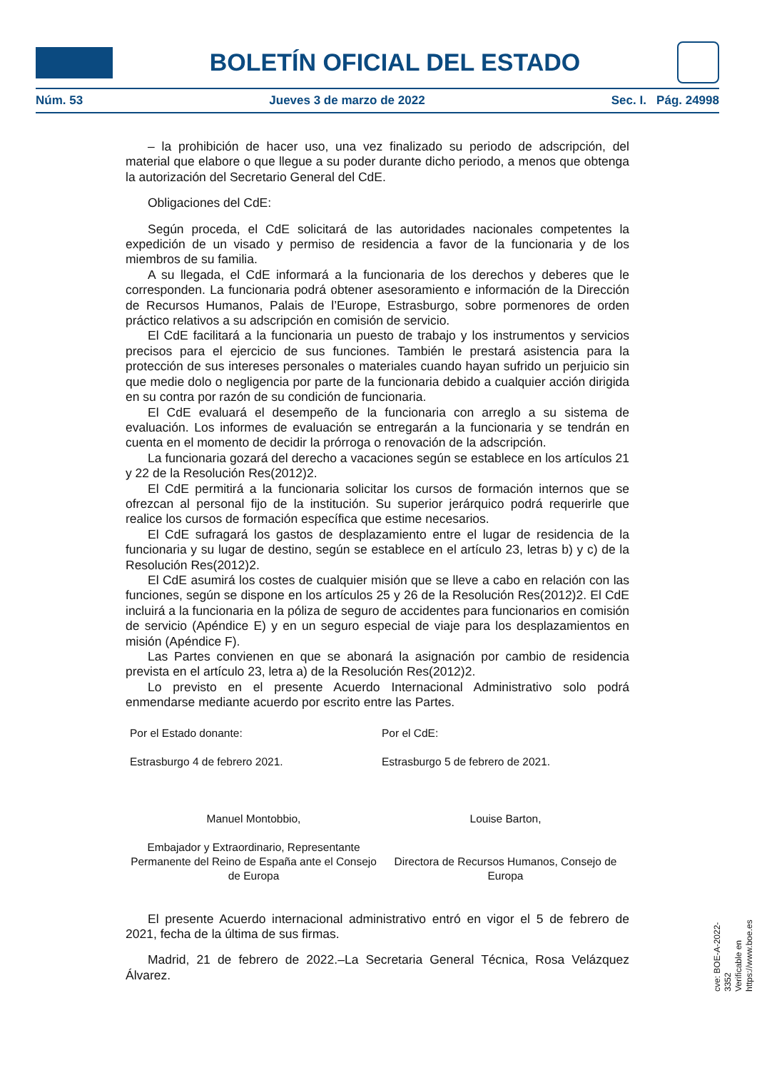BOLETÍN OFICIAL DEL ESTADO
Núm. 53 Jueves 3 de marzo de 2022 Sec. I. Pág. 24998
– la prohibición de hacer uso, una vez finalizado su periodo de adscripción, del material que elabore o que llegue a su poder durante dicho periodo, a menos que obtenga la autorización del Secretario General del CdE.
Obligaciones del CdE:
Según proceda, el CdE solicitará de las autoridades nacionales competentes la expedición de un visado y permiso de residencia a favor de la funcionaria y de los miembros de su familia.
A su llegada, el CdE informará a la funcionaria de los derechos y deberes que le corresponden. La funcionaria podrá obtener asesoramiento e información de la Dirección de Recursos Humanos, Palais de l’Europe, Estrasburgo, sobre pormenores de orden práctico relativos a su adscripción en comisión de servicio.
El CdE facilitará a la funcionaria un puesto de trabajo y los instrumentos y servicios precisos para el ejercicio de sus funciones. También le prestará asistencia para la protección de sus intereses personales o materiales cuando hayan sufrido un perjuicio sin que medie dolo o negligencia por parte de la funcionaria debido a cualquier acción dirigida en su contra por razón de su condición de funcionaria.
El CdE evaluará el desempeño de la funcionaria con arreglo a su sistema de evaluación. Los informes de evaluación se entregarán a la funcionaria y se tendrán en cuenta en el momento de decidir la prórroga o renovación de la adscripción.
La funcionaria gozará del derecho a vacaciones según se establece en los artículos 21 y 22 de la Resolución Res(2012)2.
El CdE permitirá a la funcionaria solicitar los cursos de formación internos que se ofrezcan al personal fijo de la institución. Su superior jerárquico podrá requerirle que realice los cursos de formación específica que estime necesarios.
El CdE sufragará los gastos de desplazamiento entre el lugar de residencia de la funcionaria y su lugar de destino, según se establece en el artículo 23, letras b) y c) de la Resolución Res(2012)2.
El CdE asumirá los costes de cualquier misión que se lleve a cabo en relación con las funciones, según se dispone en los artículos 25 y 26 de la Resolución Res(2012)2. El CdE incluirá a la funcionaria en la póliza de seguro de accidentes para funcionarios en comisión de servicio (Apéndice E) y en un seguro especial de viaje para los desplazamientos en misión (Apéndice F).
Las Partes convienen en que se abonará la asignación por cambio de residencia prevista en el artículo 23, letra a) de la Resolución Res(2012)2.
Lo previsto en el presente Acuerdo Internacional Administrativo solo podrá enmendarse mediante acuerdo por escrito entre las Partes.
Por el Estado donante:
Estrasburgo 4 de febrero 2021.
Por el CdE:
Estrasburgo 5 de febrero de 2021.
Manuel Montobbio,
Embajador y Extraordinario, Representante Permanente del Reino de España ante el Consejo de Europa
Louise Barton,
Directora de Recursos Humanos, Consejo de Europa
El presente Acuerdo internacional administrativo entró en vigor el 5 de febrero de 2021, fecha de la última de sus firmas.
Madrid, 21 de febrero de 2022.–La Secretaria General Técnica, Rosa Velázquez Álvarez.
cve: BOE-A-2022-3352
Verificable en https://www.boe.es